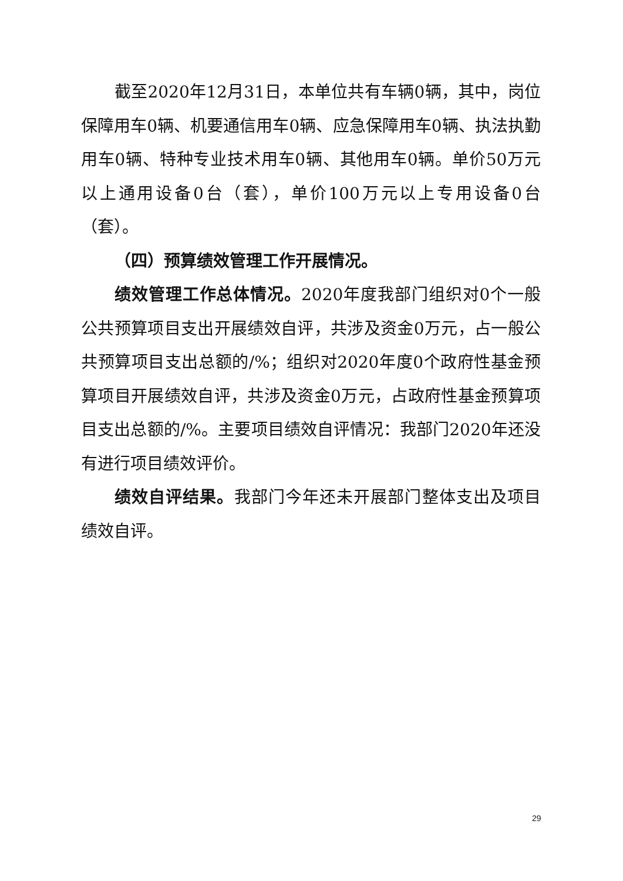截至2020年12月31日，本单位共有车辆0辆，其中，岗位保障用车0辆、机要通信用车0辆、应急保障用车0辆、执法执勤用车0辆、特种专业技术用车0辆、其他用车0辆。单价50万元以上通用设备0台（套），单价100万元以上专用设备0台（套）。
（四）预算绩效管理工作开展情况。
绩效管理工作总体情况。2020年度我部门组织对0个一般公共预算项目支出开展绩效自评，共涉及资金0万元，占一般公共预算项目支出总额的/%；组织对2020年度0个政府性基金预算项目开展绩效自评，共涉及资金0万元，占政府性基金预算项目支出总额的/%。主要项目绩效自评情况：我部门2020年还没有进行项目绩效评价。
绩效自评结果。我部门今年还未开展部门整体支出及项目绩效自评。
29